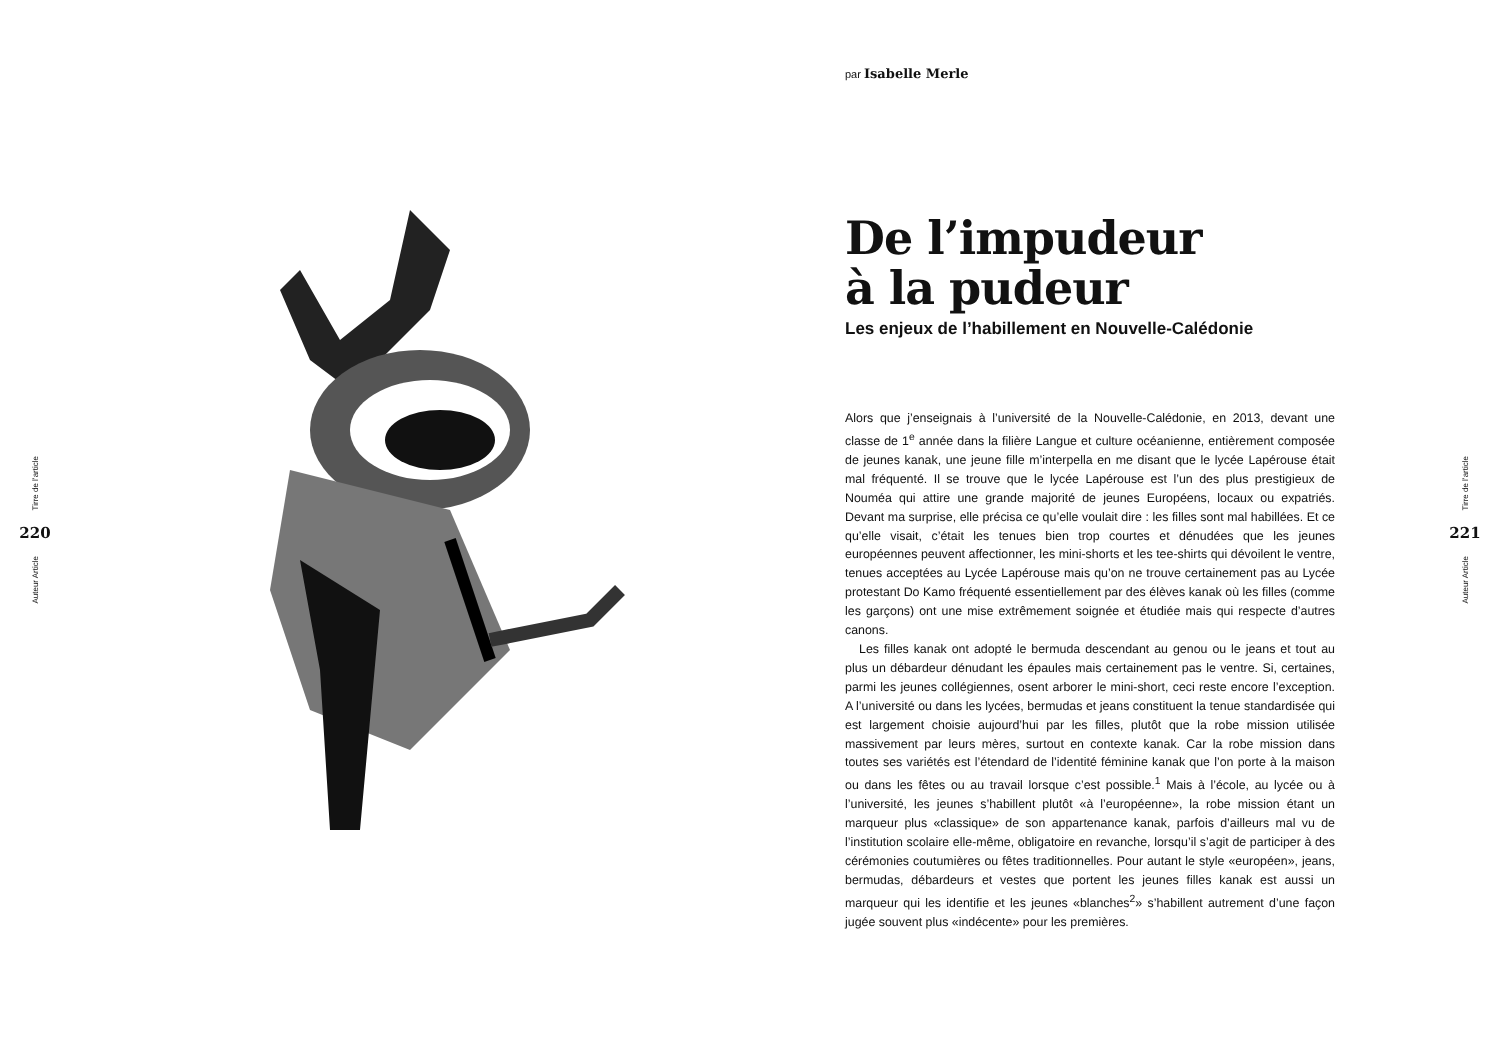Tirre de l’article
220
Auteur Article
par Isabelle Merle
De l’impudeur
à la pudeur
Les enjeux de l’habillement en Nouvelle-Calédonie
Alors que j’enseignais à l’université de la Nouvelle-Calédonie, en 2013, devant une classe de 1<sup>e</sup> année dans la filière Langue et culture océanienne, entièrement composée de jeunes kanak, une jeune fille m’interpella en me disant que le lycée Lapérouse était mal fréquenté. Il se trouve que le lycée Lapérouse est l’un des plus prestigieux de Nouméa qui attire une grande majorité de jeunes Européens, locaux ou expatriés. Devant ma surprise, elle précisa ce qu’elle voulait dire : les filles sont mal habillées. Et ce qu’elle visait, c’était les tenues bien trop courtes et dénudées que les jeunes européennes peuvent affectionner, les mini-shorts et les tee-shirts qui dévoilent le ventre, tenues acceptées au Lycée Lapérouse mais qu’on ne trouve certainement pas au Lycée protestant Do Kamo fréquenté essentiellement par des élèves kanak où les filles (comme les garçons) ont une mise extrêmement soignée et étudiée mais qui respecte d’autres canons.
Les filles kanak ont adopté le bermuda descendant au genou ou le jeans et tout au plus un débardeur dénudant les épaules mais certainement pas le ventre. Si, certaines, parmi les jeunes collégiennes, osent arborer le mini-short, ceci reste encore l’exception. A l’université ou dans les lycées, bermudas et jeans constituent la tenue standardisée qui est largement choisie aujourd’hui par les filles, plutôt que la robe mission utilisée massivement par leurs mères, surtout en contexte kanak. Car la robe mission dans toutes ses variétés est l’étendard de l’identité féminine kanak que l’on porte à la maison ou dans les fêtes ou au travail lorsque c’est possible.<sup>1</sup> Mais à l’école, au lycée ou à l’université, les jeunes s’habillent plutôt «à l’européenne», la robe mission étant un marqueur plus «classique» de son appartenance kanak, parfois d’ailleurs mal vu de l’institution scolaire elle-même, obligatoire en revanche, lorsqu’il s’agit de participer à des cérémonies coutumières ou fêtes traditionnelles. Pour autant le style «européen», jeans, bermudas, débardeurs et vestes que portent les jeunes filles kanak est aussi un marqueur qui les identifie et les jeunes «blanches<sup>2</sup>» s’habillent autrement d’une façon jugée souvent plus «indécente» pour les premières.
Tirre de l’article
221
Auteur Article